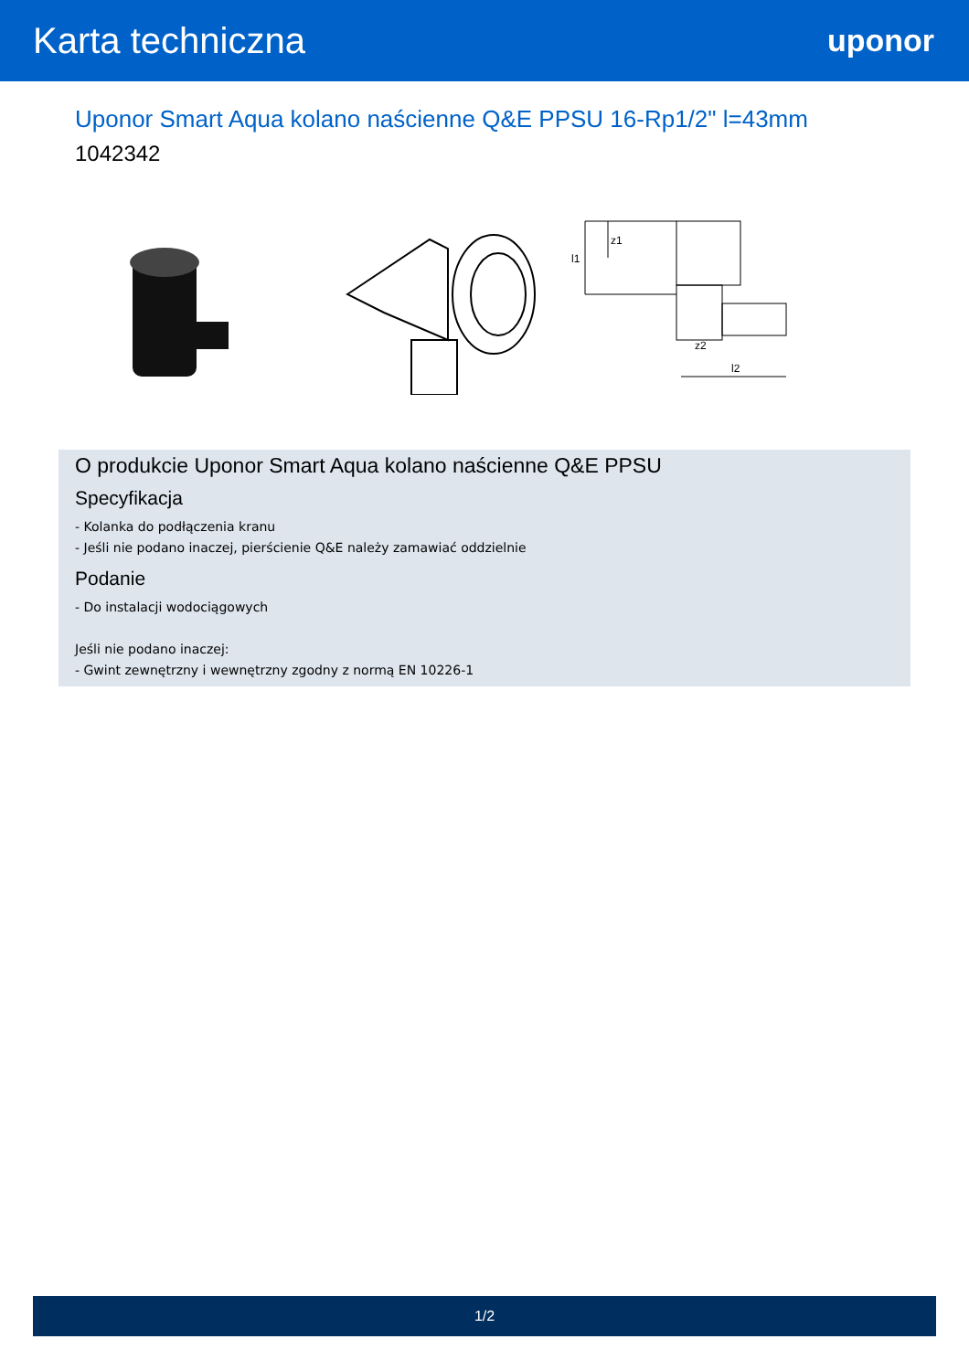Karta techniczna
uponor
Uponor Smart Aqua kolano naścienne Q&E PPSU 16-Rp1/2" l=43mm
1042342
l1
z1
z2
l2
O produkcie Uponor Smart Aqua kolano naścienne Q&E PPSU
Specyfikacja
- Kolanka do podłączenia kranu
- Jeśli nie podano inaczej, pierścienie Q&E należy zamawiać oddzielnie
Podanie
- Do instalacji wodociągowych
Jeśli nie podano inaczej:
- Gwint zewnętrzny i wewnętrzny zgodny z normą EN 10226-1
1/2